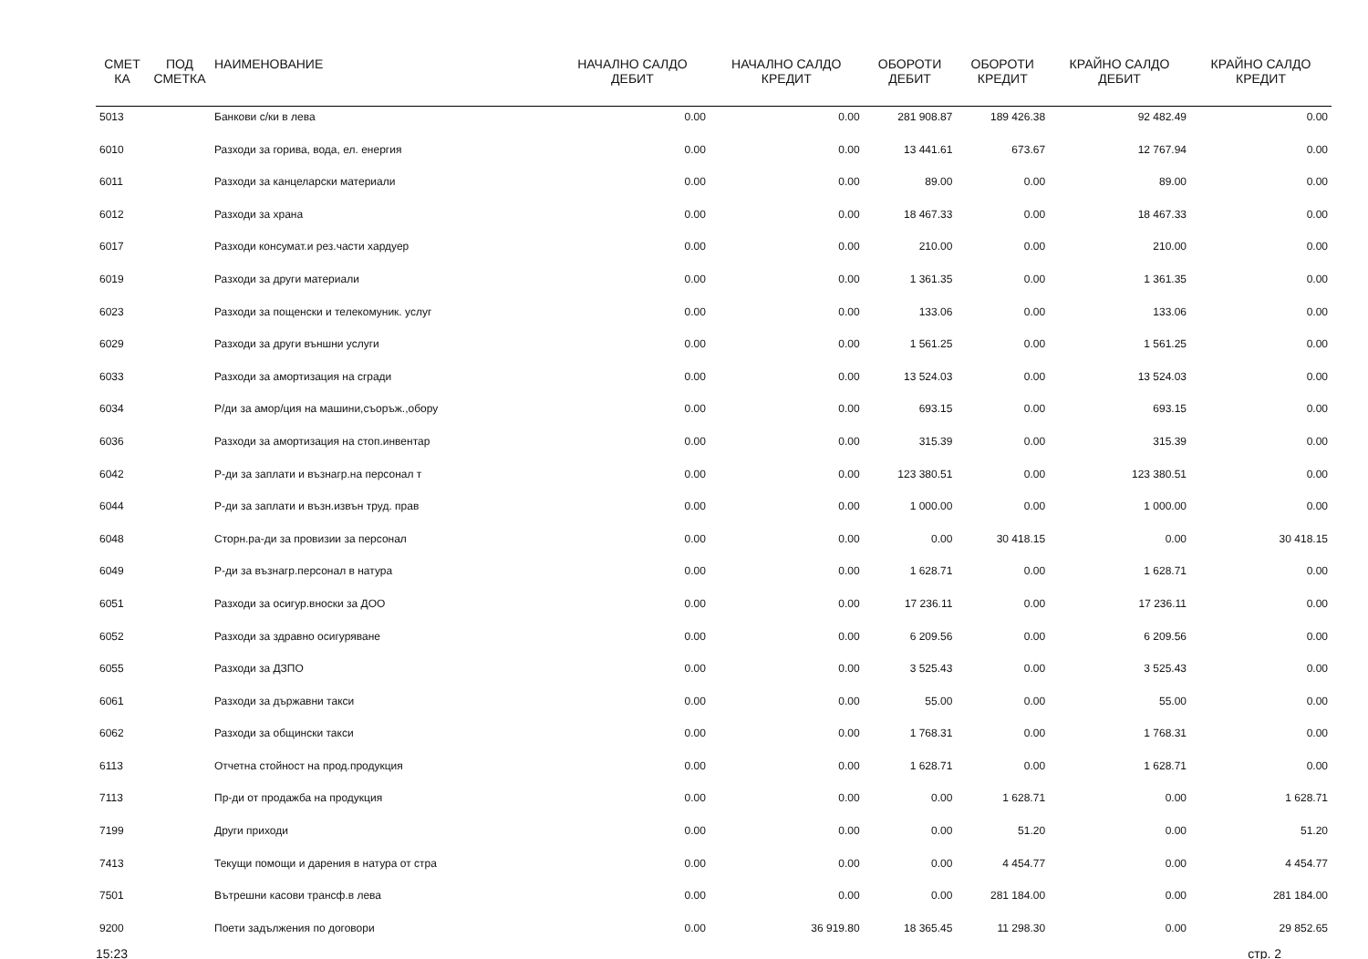| СМЕТ КА | ПОД СМЕТКА | НАИМЕНОВАНИЕ | НАЧАЛНО САЛДО ДЕБИТ | НАЧАЛНО САЛДО КРЕДИТ | ОБОРОТИ ДЕБИТ | ОБОРОТИ КРЕДИТ | КРАЙНО САЛДО ДЕБИТ | КРАЙНО САЛДО КРЕДИТ |
| --- | --- | --- | --- | --- | --- | --- | --- | --- |
| 5013 | | Банкови с/ки в лева | 0.00 | 0.00 | 281 908.87 | 189 426.38 | 92 482.49 | 0.00 |
| 6010 | | Разходи за горива, вода, ел. енергия | 0.00 | 0.00 | 13 441.61 | 673.67 | 12 767.94 | 0.00 |
| 6011 | | Разходи за канцеларски материали | 0.00 | 0.00 | 89.00 | 0.00 | 89.00 | 0.00 |
| 6012 | | Разходи за храна | 0.00 | 0.00 | 18 467.33 | 0.00 | 18 467.33 | 0.00 |
| 6017 | | Разходи консумат.и рез.части хардуер | 0.00 | 0.00 | 210.00 | 0.00 | 210.00 | 0.00 |
| 6019 | | Разходи за други материали | 0.00 | 0.00 | 1 361.35 | 0.00 | 1 361.35 | 0.00 |
| 6023 | | Разходи за пощенски и телекомуник. услуг | 0.00 | 0.00 | 133.06 | 0.00 | 133.06 | 0.00 |
| 6029 | | Разходи за други външни услуги | 0.00 | 0.00 | 1 561.25 | 0.00 | 1 561.25 | 0.00 |
| 6033 | | Разходи за амортизация на сгради | 0.00 | 0.00 | 13 524.03 | 0.00 | 13 524.03 | 0.00 |
| 6034 | | Р/ди за амор/ция на машини,съоръж.,обору | 0.00 | 0.00 | 693.15 | 0.00 | 693.15 | 0.00 |
| 6036 | | Разходи за амортизация на стоп.инвентар | 0.00 | 0.00 | 315.39 | 0.00 | 315.39 | 0.00 |
| 6042 | | Р-ди за заплати и възнагр.на персонал т | 0.00 | 0.00 | 123 380.51 | 0.00 | 123 380.51 | 0.00 |
| 6044 | | Р-ди за заплати и възн.извън труд. прав | 0.00 | 0.00 | 1 000.00 | 0.00 | 1 000.00 | 0.00 |
| 6048 | | Сторн.ра-ди за провизии за персонал | 0.00 | 0.00 | 0.00 | 30 418.15 | 0.00 | 30 418.15 |
| 6049 | | Р-ди за възнагр.персонал в натура | 0.00 | 0.00 | 1 628.71 | 0.00 | 1 628.71 | 0.00 |
| 6051 | | Разходи за осигур.вноски за ДОО | 0.00 | 0.00 | 17 236.11 | 0.00 | 17 236.11 | 0.00 |
| 6052 | | Разходи за здравно осигуряване | 0.00 | 0.00 | 6 209.56 | 0.00 | 6 209.56 | 0.00 |
| 6055 | | Разходи за ДЗПО | 0.00 | 0.00 | 3 525.43 | 0.00 | 3 525.43 | 0.00 |
| 6061 | | Разходи за държавни такси | 0.00 | 0.00 | 55.00 | 0.00 | 55.00 | 0.00 |
| 6062 | | Разходи за общински такси | 0.00 | 0.00 | 1 768.31 | 0.00 | 1 768.31 | 0.00 |
| 6113 | | Отчетна стойност на прод.продукция | 0.00 | 0.00 | 1 628.71 | 0.00 | 1 628.71 | 0.00 |
| 7113 | | Пр-ди от продажба на продукция | 0.00 | 0.00 | 0.00 | 1 628.71 | 0.00 | 1 628.71 |
| 7199 | | Други приходи | 0.00 | 0.00 | 0.00 | 51.20 | 0.00 | 51.20 |
| 7413 | | Текущи помощи и дарения в натура от стра | 0.00 | 0.00 | 0.00 | 4 454.77 | 0.00 | 4 454.77 |
| 7501 | | Вътрешни касови трансф.в лева | 0.00 | 0.00 | 0.00 | 281 184.00 | 0.00 | 281 184.00 |
| 9200 | | Поети задължения по договори | 0.00 | 36 919.80 | 18 365.45 | 11 298.30 | 0.00 | 29 852.65 |
15:23 стр. 2